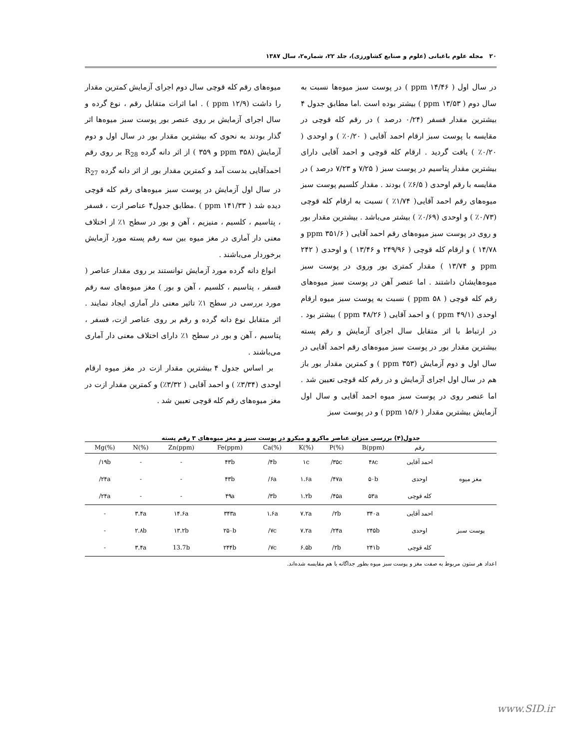۲۰ مجله علوم باغبانی (علوم و صنایع کشاورزی)، جلد ۲۲، شماره۲، سال ۱۳۸۷
در سال اول ( ۱۴/۴۶ ppm ) در پوست سبز میوه‌ها نسبت به سال دوم ( ۱۳/۵۳ ppm ) بیشتر بوده است .اما مطابق جدول ۴ بیشترین مقدار فسفر (۰/۲۴ درصد ) در رقم کله قوچی در مقایسه با پوست سبز ارقام احمد آقایی ( ۰/۲۰٪ ) و اوحدی ( ۰/۲۰٪ ) یافت گردید . ارقام کله قوچی و احمد آقایی دارای بیشترین مقدار پتاسیم در پوست سبز ( ۷/۲۵ و ۷/۲۳ درصد ) در مقایسه با رقم اوحدی ( ۶/۵٪ ) بودند . مقدار کلسیم پوست سبز میوه‌های رقم احمد آقایی( ۱/۷۴٪ ) نسبت به ارقام کله قوچی (۰/۷۳٪ ) و اوحدی (۰/۶۹٪ ) بیشتر می‌باشد . بیشترین مقدار بور و روی در پوست سبز میوه‌های رقم احمد آقایی ( ۳۵۱/۶ ppm و ۱۴/۷۸ ) و ارقام کله قوچی ( ۲۴۹/۹۶ و ۱۳/۴۶ ) و اوحدی ( ۲۴۲ ppm و ۱۳/۷۴ ) مقدار کمتری بور وروی در پوست سبز میوه‌هایشان داشتند . اما عنصر آهن در پوست سبز میوه‌های رقم کله قوچی ( ۵۸ ppm ) نسبت به پوست سبز میوه ارقام اوحدی (۴۹/۱ ppm ) و احمد آقایی ( ۴۸/۲۶ ppm ) بیشتر بود . در ارتباط با اثر متقابل سال اجرای آزمایش و رقم پسته بیشترین مقدار بور در پوست سبز میوه‌های رقم احمد آقایی در سال اول و دوم آزمایش (۳۵۳ ppm ) و کمترین مقدار بور باز هم در سال اول اجرای آزمایش و در رقم کله قوچی تعیین شد . اما عنصر روی در پوست سبز میوه احمد آقایی و سال اول آزمایش بیشترین مقدار ( ۱۵/۶ ppm ) و در پوست سبز
میوه‌های رقم کله قوچی سال دوم اجرای آزمایش کمترین مقدار را داشت (۱۲/۹ ppm ) . اما اثرات متقابل رقم ، نوع گرده و سال اجرای آزمایش بر روی عنصر بور پوست سبز میوه‌ها اثر گذار بودند به نحوی که بیشترین مقدار بور در سال اول و دوم آزمایش (۳۵۸ ppm و ۳۵۹ ) از اثر دانه گرده R<sub>28</sub> بر روی رقم احمدآقایی بدست آمد و کمترین مقدار بور از اثر دانه گرده R<sub>27</sub> در سال اول آزمایش در پوست سبز میوه‌های رقم کله قوچی دیده شد ( ppm ۱۴۱/۳۳ ) .مطابق جدول۴ عناصر ازت ، فسفر ، پتاسیم ، کلسیم ، منیزیم ، آهن و بور در سطح ۱٪ از اختلاف معنی دار آماری در مغز میوه بین سه رقم پسته مورد آزمایش برخوردار می‌باشند .
انواع دانه گرده مورد آزمایش توانستند بر روی مقدار عناصر ( فسفر ، پتاسیم ، کلسیم ، آهن و بور ) مغز میوه‌های سه رقم مورد بررسی در سطح ۱٪ تاثیر معنی دار آماری ایجاد نمایند . اثر متقابل نوع دانه گرده و رقم بر روی عناصر ازت، فسفر ، پتاسیم ، آهن و بور در سطح ۱٪ دارای اختلاف معنی دار آماری می‌باشند .
بر اساس جدول ۴ بیشترین مقدار ازت در مغز میوه ارقام اوحدی (۳/۳۴٪ ) و احمد آقایی ( ۳/۳۲٪) و کمترین مقدار ازت در مغز میوه‌های رقم کله قوچی تعیین شد .
جدول(۴) بررسی میزان عناصر ماکرو و میکرو در پوست سبز و مغز میوه‌های ۳ رقم پسته
| Mg(%) | N(%) | Zn(ppm) | Fe(ppm) | Ca(%) | K(%) | P(%) | B(ppm) | رقم | |
| --- | --- | --- | --- | --- | --- | --- | --- | --- | --- |
| /۱۹b | - | - | ۴۳b | /۴b | ۱c | /۳۵c | ۴۸c | احمد آقایی | مغز میوه |
| /۲۴a | - | - | ۴۳b | /۶a | ۱.۶a | /۴۷a | ۵۰b | اوحدی | |
| /۲۴a | - | - | ۴۹a | /۳b | ۱.۲b | /۴۵a | ۵۳a | کله قوچی | |
| - | ۳.۴a | ۱۴.۶a | ۳۴۳a | ۱.۶a | ۷.۲a | /۲b | ۳۴۰a | احمد آقایی | پوست سبز |
| - | ۲.۸b | ۱۳.۲b | ۲۵۰b | /۷c | ۷.۲a | /۲۴a | ۲۴۵b | اوحدی | |
| - | ۳.۴a | 13.7b | ۲۴۴b | /۷c | ۶.۵b | /۲b | ۲۴۱b | کله قوچی | |
اعداد هر ستون مربوط به صفت مغز و پوست سبز میوه بطور جداگانه با هم مقایسه شده‌اند.
www.SID.ir